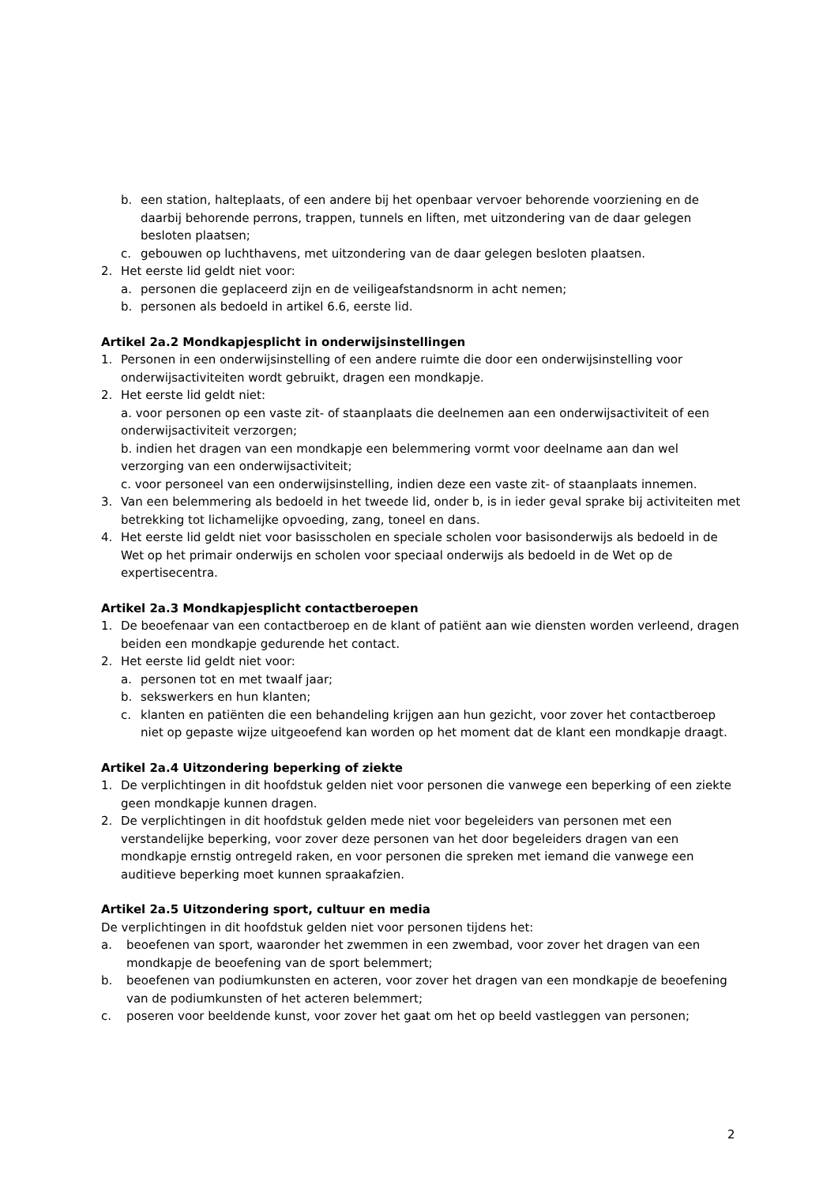b. een station, halteplaats, of een andere bij het openbaar vervoer behorende voorziening en de daarbij behorende perrons, trappen, tunnels en liften, met uitzondering van de daar gelegen besloten plaatsen;
c. gebouwen op luchthavens, met uitzondering van de daar gelegen besloten plaatsen.
2. Het eerste lid geldt niet voor:
a. personen die geplaceerd zijn en de veiligeafstandsnorm in acht nemen;
b. personen als bedoeld in artikel 6.6, eerste lid.
Artikel 2a.2 Mondkapjesplicht in onderwijsinstellingen
1. Personen in een onderwijsinstelling of een andere ruimte die door een onderwijsinstelling voor onderwijsactiviteiten wordt gebruikt, dragen een mondkapje.
2. Het eerste lid geldt niet:
a. voor personen op een vaste zit- of staanplaats die deelnemen aan een onderwijsactiviteit of een onderwijsactiviteit verzorgen;
b. indien het dragen van een mondkapje een belemmering vormt voor deelname aan dan wel verzorging van een onderwijsactiviteit;
c. voor personeel van een onderwijsinstelling, indien deze een vaste zit- of staanplaats innemen.
3. Van een belemmering als bedoeld in het tweede lid, onder b, is in ieder geval sprake bij activiteiten met betrekking tot lichamelijke opvoeding, zang, toneel en dans.
4. Het eerste lid geldt niet voor basisscholen en speciale scholen voor basisonderwijs als bedoeld in de Wet op het primair onderwijs en scholen voor speciaal onderwijs als bedoeld in de Wet op de expertisecentra.
Artikel 2a.3 Mondkapjesplicht contactberoepen
1. De beoefenaar van een contactberoep en de klant of patiënt aan wie diensten worden verleend, dragen beiden een mondkapje gedurende het contact.
2. Het eerste lid geldt niet voor:
a. personen tot en met twaalf jaar;
b. sekswerkers en hun klanten;
c. klanten en patiënten die een behandeling krijgen aan hun gezicht, voor zover het contactberoep niet op gepaste wijze uitgeoefend kan worden op het moment dat de klant een mondkapje draagt.
Artikel 2a.4 Uitzondering beperking of ziekte
1. De verplichtingen in dit hoofdstuk gelden niet voor personen die vanwege een beperking of een ziekte geen mondkapje kunnen dragen.
2. De verplichtingen in dit hoofdstuk gelden mede niet voor begeleiders van personen met een verstandelijke beperking, voor zover deze personen van het door begeleiders dragen van een mondkapje ernstig ontregeld raken, en voor personen die spreken met iemand die vanwege een auditieve beperking moet kunnen spraakafzien.
Artikel 2a.5 Uitzondering sport, cultuur en media
De verplichtingen in dit hoofdstuk gelden niet voor personen tijdens het:
a. beoefenen van sport, waaronder het zwemmen in een zwembad, voor zover het dragen van een mondkapje de beoefening van de sport belemmert;
b. beoefenen van podiumkunsten en acteren, voor zover het dragen van een mondkapje de beoefening van de podiumkunsten of het acteren belemmert;
c. poseren voor beeldende kunst, voor zover het gaat om het op beeld vastleggen van personen;
2